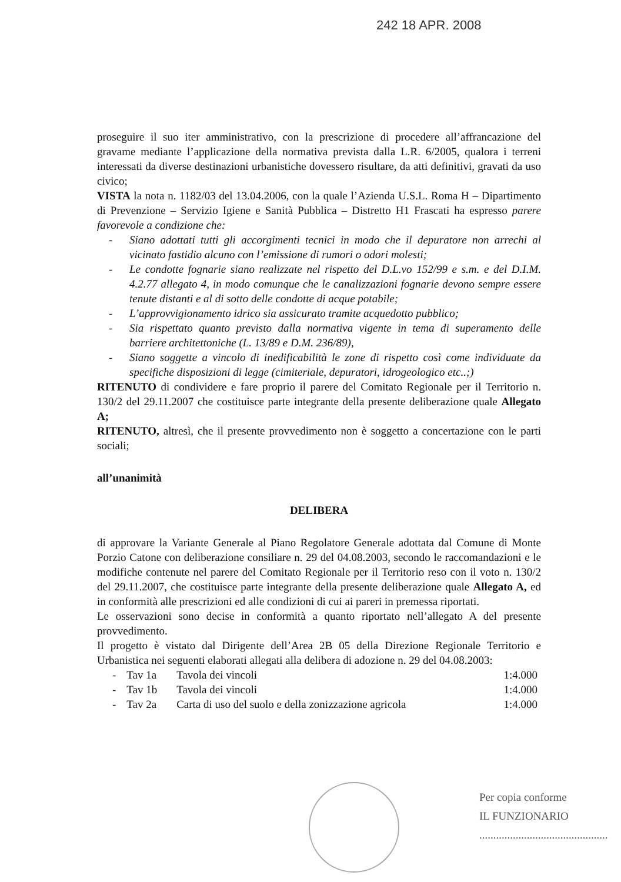242 18 APR. 2008
proseguire il suo iter amministrativo, con la prescrizione di procedere all’affrancazione del gravame mediante l’applicazione della normativa prevista dalla L.R. 6/2005, qualora i terreni interessati da diverse destinazioni urbanistiche dovessero risultare, da atti definitivi, gravati da uso civico;
VISTA la nota n. 1182/03 del 13.04.2006, con la quale l’Azienda U.S.L. Roma H – Dipartimento di Prevenzione – Servizio Igiene e Sanità Pubblica – Distretto H1 Frascati ha espresso parere favorevole a condizione che:
- Siano adottati tutti gli accorgimenti tecnici in modo che il depuratore non arrechi al vicinato fastidio alcuno con l’emissione di rumori o odori molesti;
- Le condotte fognarie siano realizzate nel rispetto del D.L.vo 152/99 e s.m. e del D.I.M. 4.2.77 allegato 4, in modo comunque che le canalizzazioni fognarie devono sempre essere tenute distanti e al di sotto delle condotte di acque potabile;
- L’approvvigionamento idrico sia assicurato tramite acquedotto pubblico;
- Sia rispettato quanto previsto dalla normativa vigente in tema di superamento delle barriere architettoniche (L. 13/89 e D.M. 236/89),
- Siano soggette a vincolo di inedificabilità le zone di rispetto così come individuate da specifiche disposizioni di legge (cimiteriale, depuratori, idrogeologico etc..;)
RITENUTO di condividere e fare proprio il parere del Comitato Regionale per il Territorio n. 130/2 del 29.11.2007 che costituisce parte integrante della presente deliberazione quale Allegato A;
RITENUTO, altresì, che il presente provvedimento non è soggetto a concertazione con le parti sociali;
all’unanimità
DELIBERA
di approvare la Variante Generale al Piano Regolatore Generale adottata dal Comune di Monte Porzio Catone con deliberazione consiliare n. 29 del 04.08.2003, secondo le raccomandazioni e le modifiche contenute nel parere del Comitato Regionale per il Territorio reso con il voto n. 130/2 del 29.11.2007, che costituisce parte integrante della presente deliberazione quale Allegato A, ed in conformità alle prescrizioni ed alle condizioni di cui ai pareri in premessa riportati.
Le osservazioni sono decise in conformità a quanto riportato nell’allegato A del presente provvedimento.
Il progetto è vistato dal Dirigente dell’Area 2B 05 della Direzione Regionale Territorio e Urbanistica nei seguenti elaborati allegati alla delibera di adozione n. 29 del 04.08.2003:
| - | Tav 1a | Tavola dei vincoli | 1:4.000 |
| - | Tav 1b | Tavola dei vincoli | 1:4.000 |
| - | Tav 2a | Carta di uso del suolo e della zonizzazione agricola | 1:4.000 |
Per copia conforme
IL FUNZIONARIO
..............................................